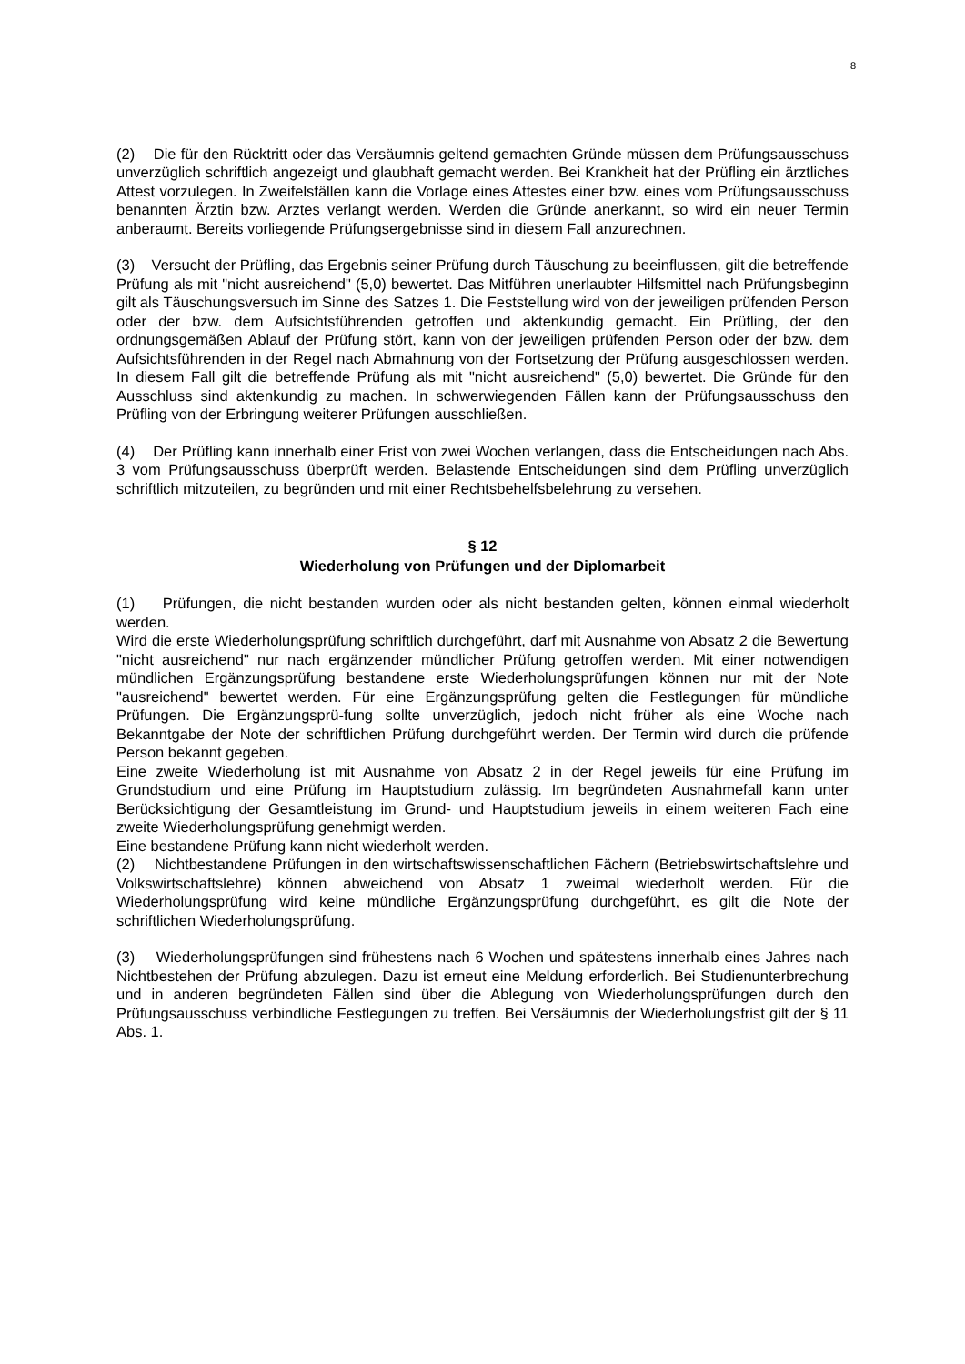8
(2) Die für den Rücktritt oder das Versäumnis geltend gemachten Gründe müssen dem Prüfungsausschuss unverzüglich schriftlich angezeigt und glaubhaft gemacht werden. Bei Krankheit hat der Prüfling ein ärztliches Attest vorzulegen. In Zweifelsfällen kann die Vorlage eines Attestes einer bzw. eines vom Prüfungsausschuss benannten Ärztin bzw. Arztes verlangt werden. Werden die Gründe anerkannt, so wird ein neuer Termin anberaumt. Bereits vorliegende Prüfungsergebnisse sind in diesem Fall anzurechnen.
(3) Versucht der Prüfling, das Ergebnis seiner Prüfung durch Täuschung zu beeinflussen, gilt die betreffende Prüfung als mit "nicht ausreichend" (5,0) bewertet. Das Mitführen unerlaubter Hilfsmittel nach Prüfungsbeginn gilt als Täuschungsversuch im Sinne des Satzes 1. Die Feststellung wird von der jeweiligen prüfenden Person oder der bzw. dem Aufsichtsführenden getroffen und aktenkundig gemacht. Ein Prüfling, der den ordnungsgemäßen Ablauf der Prüfung stört, kann von der jeweiligen prüfenden Person oder der bzw. dem Aufsichtsführenden in der Regel nach Abmahnung von der Fortsetzung der Prüfung ausgeschlossen werden. In diesem Fall gilt die betreffende Prüfung als mit "nicht ausreichend" (5,0) bewertet. Die Gründe für den Ausschluss sind aktenkundig zu machen. In schwerwiegenden Fällen kann der Prüfungsausschuss den Prüfling von der Erbringung weiterer Prüfungen ausschließen.
(4) Der Prüfling kann innerhalb einer Frist von zwei Wochen verlangen, dass die Entscheidungen nach Abs. 3 vom Prüfungsausschuss überprüft werden. Belastende Entscheidungen sind dem Prüfling unverzüglich schriftlich mitzuteilen, zu begründen und mit einer Rechtsbehelfsbelehrung zu versehen.
§ 12
Wiederholung von Prüfungen und der Diplomarbeit
(1) Prüfungen, die nicht bestanden wurden oder als nicht bestanden gelten, können einmal wiederholt werden.
Wird die erste Wiederholungsprüfung schriftlich durchgeführt, darf mit Ausnahme von Absatz 2 die Bewertung "nicht ausreichend" nur nach ergänzender mündlicher Prüfung getroffen werden. Mit einer notwendigen mündlichen Ergänzungsprüfung bestandene erste Wiederholungsprüfungen können nur mit der Note "ausreichend" bewertet werden. Für eine Ergänzungsprüfung gelten die Festlegungen für mündliche Prüfungen. Die Ergänzungsprü-fung sollte unverzüglich, jedoch nicht früher als eine Woche nach Bekanntgabe der Note der schriftlichen Prüfung durchgeführt werden. Der Termin wird durch die prüfende Person bekannt gegeben.
Eine zweite Wiederholung ist mit Ausnahme von Absatz 2 in der Regel jeweils für eine Prüfung im Grundstudium und eine Prüfung im Hauptstudium zulässig. Im begründeten Ausnahmefall kann unter Berücksichtigung der Gesamtleistung im Grund- und Hauptstudium jeweils in einem weiteren Fach eine zweite Wiederholungsprüfung genehmigt werden.
Eine bestandene Prüfung kann nicht wiederholt werden.
(2) Nichtbestandene Prüfungen in den wirtschaftswissenschaftlichen Fächern (Betriebswirtschaftslehre und Volkswirtschaftslehre) können abweichend von Absatz 1 zweimal wiederholt werden. Für die Wiederholungsprüfung wird keine mündliche Ergänzungsprüfung durchgeführt, es gilt die Note der schriftlichen Wiederholungsprüfung.
(3) Wiederholungsprüfungen sind frühestens nach 6 Wochen und spätestens innerhalb eines Jahres nach Nichtbestehen der Prüfung abzulegen. Dazu ist erneut eine Meldung erforderlich. Bei Studienunterbrechung und in anderen begründeten Fällen sind über die Ablegung von Wiederholungsprüfungen durch den Prüfungsausschuss verbindliche Festlegungen zu treffen. Bei Versäumnis der Wiederholungsfrist gilt der § 11 Abs. 1.